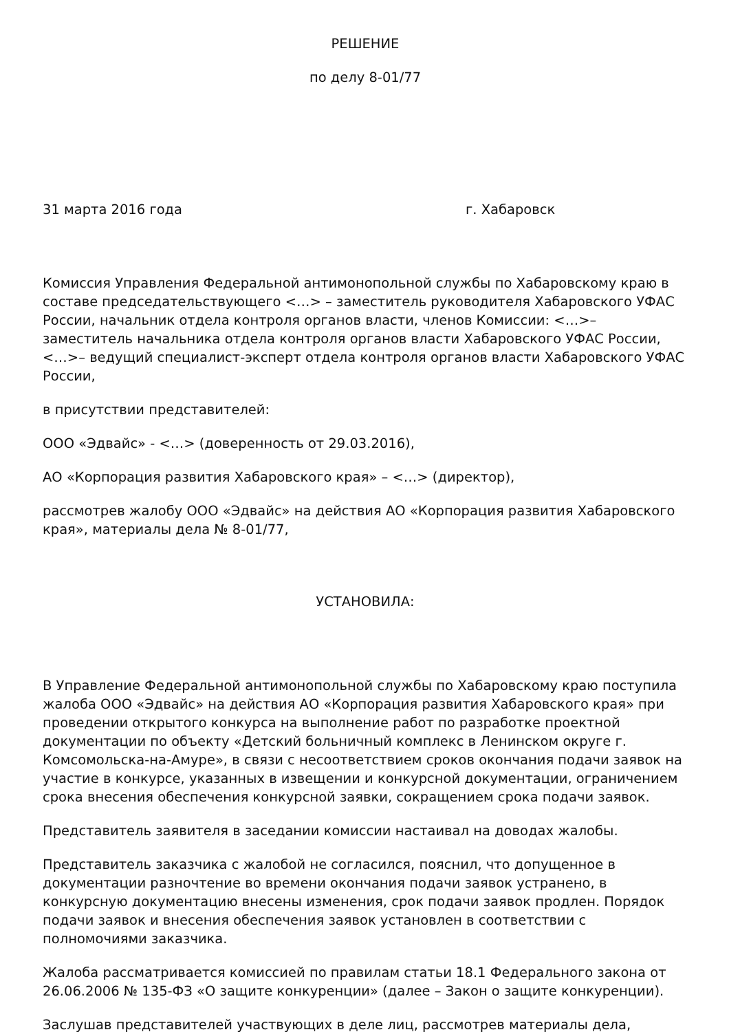РЕШЕНИЕ
по делу 8-01/77
31 марта 2016 года г. Хабаровск
Комиссия Управления Федеральной антимонопольной службы по Хабаровскому краю в составе председательствующего <…> – заместитель руководителя Хабаровского УФАС России, начальник отдела контроля органов власти, членов Комиссии: <…>– заместитель начальника отдела контроля органов власти Хабаровского УФАС России, <…>– ведущий специалист-эксперт отдела контроля органов власти Хабаровского УФАС России,
в присутствии представителей:
ООО «Эдвайс» - <…> (доверенность от 29.03.2016),
АО «Корпорация развития Хабаровского края» – <…> (директор),
рассмотрев жалобу ООО «Эдвайс» на действия АО «Корпорация развития Хабаровского края», материалы дела № 8-01/77,
УСТАНОВИЛА:
В Управление Федеральной антимонопольной службы по Хабаровскому краю поступила жалоба ООО «Эдвайс» на действия АО «Корпорация развития Хабаровского края» при проведении открытого конкурса на выполнение работ по разработке проектной документации по объекту «Детский больничный комплекс в Ленинском округе г. Комсомольска-на-Амуре», в связи с несоответствием сроков окончания подачи заявок на участие в конкурсе, указанных в извещении и конкурсной документации, ограничением срока внесения обеспечения конкурсной заявки, сокращением срока подачи заявок.
Представитель заявителя в заседании комиссии настаивал на доводах жалобы.
Представитель заказчика с жалобой не согласился, пояснил, что допущенное в документации разночтение во времени окончания подачи заявок устранено, в конкурсную документацию внесены изменения, срок подачи заявок продлен. Порядок подачи заявок и внесения обеспечения заявок установлен в соответствии с полномочиями заказчика.
Жалоба рассматривается комиссией по правилам статьи 18.1 Федерального закона от 26.06.2006 № 135-ФЗ «О защите конкуренции» (далее – Закон о защите конкуренции).
Заслушав представителей участвующих в деле лиц, рассмотрев материалы дела,